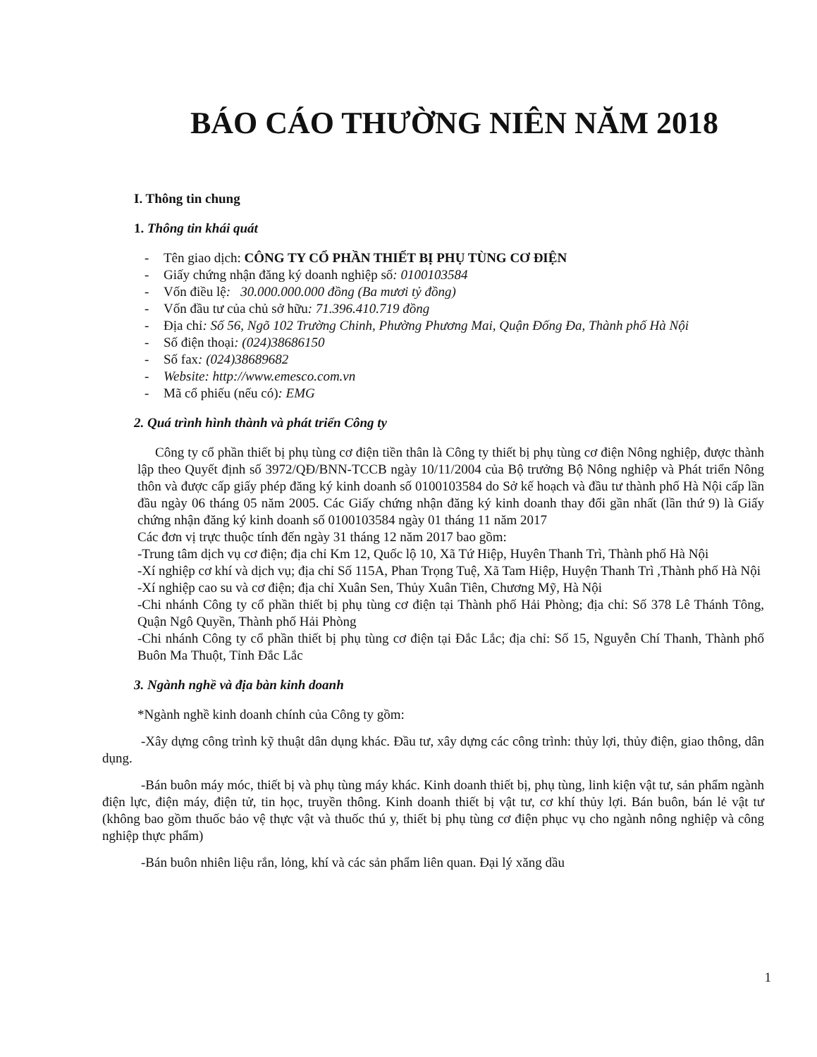BÁO CÁO THƯỜNG NIÊN NĂM 2018
I. Thông tin chung
1. Thông tin khái quát
- Tên giao dịch: CÔNG TY CỔ PHẦN THIẾT BỊ PHỤ TÙNG CƠ ĐIỆN
- Giấy chứng nhận đăng ký doanh nghiệp số: 0100103584
- Vốn điều lệ: 30.000.000.000 đồng (Ba mươi tỷ đồng)
- Vốn đầu tư của chủ sở hữu: 71.396.410.719 đồng
- Địa chỉ: Số 56, Ngõ 102 Trường Chinh, Phường Phương Mai, Quận Đống Đa, Thành phố Hà Nội
- Số điện thoại: (024)38686150
- Số fax: (024)38689682
- Website: http://www.emesco.com.vn
- Mã cổ phiếu (nếu có): EMG
2. Quá trình hình thành và phát triển Công ty
Công ty cổ phần thiết bị phụ tùng cơ điện tiền thân là Công ty thiết bị phụ tùng cơ điện Nông nghiệp, được thành lập theo Quyết định số 3972/QĐ/BNN-TCCB ngày 10/11/2004 của Bộ trưởng Bộ Nông nghiệp và Phát triển Nông thôn và được cấp giấy phép đăng ký kinh doanh số 0100103584 do Sở kế hoạch và đầu tư thành phố Hà Nội cấp lần đầu ngày 06 tháng 05 năm 2005. Các Giấy chứng nhận đăng ký kinh doanh thay đổi gần nhất (lần thứ 9) là Giấy chứng nhận đăng ký kinh doanh số 0100103584 ngày 01 tháng 11 năm 2017
Các đơn vị trực thuộc tính đến ngày 31 tháng 12 năm 2017 bao gồm:
-Trung tâm dịch vụ cơ điện; địa chỉ Km 12, Quốc lộ 10, Xã Tứ Hiệp, Huyên Thanh Trì, Thành phố Hà Nội
-Xí nghiệp cơ khí và dịch vụ; địa chỉ Số 115A, Phan Trọng Tuệ, Xã Tam Hiệp, Huyện Thanh Trì ,Thành phố Hà Nội
-Xí nghiệp cao su và cơ điện; địa chỉ Xuân Sen, Thủy Xuân Tiên, Chương Mỹ, Hà Nội
-Chi nhánh Công ty cổ phần thiết bị phụ tùng cơ điện tại Thành phố Hải Phòng; địa chỉ: Số 378 Lê Thánh Tông, Quận Ngô Quyền, Thành phố Hải Phòng
-Chi nhánh Công ty cổ phần thiết bị phụ tùng cơ điện tại Đắc Lắc; địa chỉ: Số 15, Nguyễn Chí Thanh, Thành phố Buôn Ma Thuột, Tỉnh Đắc Lắc
3. Ngành nghề và địa bàn kinh doanh
*Ngành nghề kinh doanh chính của Công ty gồm:
-Xây dựng công trình kỹ thuật dân dụng khác. Đầu tư, xây dựng các công trình: thủy lợi, thủy điện, giao thông, dân dụng.
-Bán buôn máy móc, thiết bị và phụ tùng máy khác. Kinh doanh thiết bị, phụ tùng, linh kiện vật tư, sản phẩm ngành điện lực, điện máy, điện tử, tin học, truyền thông. Kinh doanh thiết bị vật tư, cơ khí thủy lợi. Bán buôn, bán lẻ vật tư (không bao gồm thuốc bảo vệ thực vật và thuốc thú y, thiết bị phụ tùng cơ điện phục vụ cho ngành nông nghiệp và công nghiệp thực phẩm)
-Bán buôn nhiên liệu rắn, lỏng, khí và các sản phẩm liên quan. Đại lý xăng dầu
1